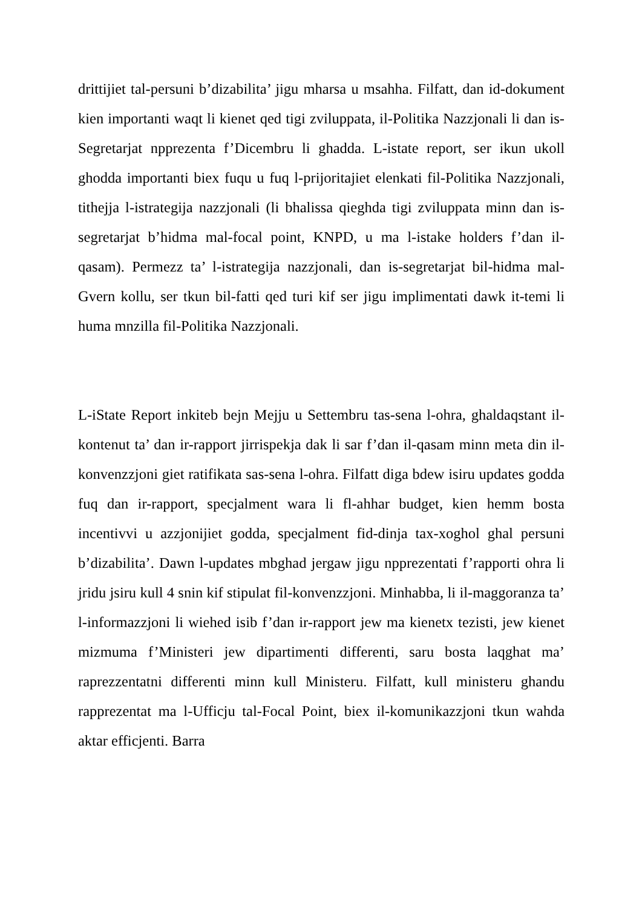drittijiet tal-persuni b’dizabilita’ jigu mharsa u msahha. Filfatt, dan id-dokument kien importanti waqt li kienet qed tigi zviluppata, il-Politika Nazzjonali li dan is-Segretarjat npprezenta f’Dicembru li ghadda. L-istate report, ser ikun ukoll ghodda importanti biex fuqu u fuq l-prijoritajiet elenkati fil-Politika Nazzjonali, tithejja l-istrategija nazzjonali (li bhalissa qieghda tigi zviluppata minn dan is-segretarjat b’hidma mal-focal point, KNPD, u ma l-istake holders f’dan il-qasam). Permezz ta’ l-istrategija nazzjonali, dan is-segretarjat bil-hidma mal-Gvern kollu, ser tkun bil-fatti qed turi kif ser jigu implimentati dawk it-temi li huma mnzilla fil-Politika Nazzjonali.
L-iState Report inkiteb bejn Mejju u Settembru tas-sena l-ohra, ghaldaqstant il-kontenut ta’ dan ir-rapport jirrispekja dak li sar f’dan il-qasam minn meta din il-konvenzzjoni giet ratifikata sas-sena l-ohra. Filfatt diga bdew isiru updates godda fuq dan ir-rapport, specjalment wara li fl-ahhar budget, kien hemm bosta incentivvi u azzjonijiet godda, specjalment fid-dinja tax-xoghol ghal persuni b’dizabilita’. Dawn l-updates mbghad jergaw jigu npprezentati f’rapporti ohra li jridu jsiru kull 4 snin kif stipulat fil-konvenzzjoni. Minhabba, li il-maggoranza ta’ l-informazzjoni li wiehed isib f’dan ir-rapport jew ma kienetx tezisti, jew kienet mizmuma f’Ministeri jew dipartimenti differenti, saru bosta laqghat ma’ raprezzentatni differenti minn kull Ministeru. Filfatt, kull ministeru ghandu rapprezentat ma l-Ufficju tal-Focal Point, biex il-komunikazzjoni tkun wahda aktar efficjenti. Barra